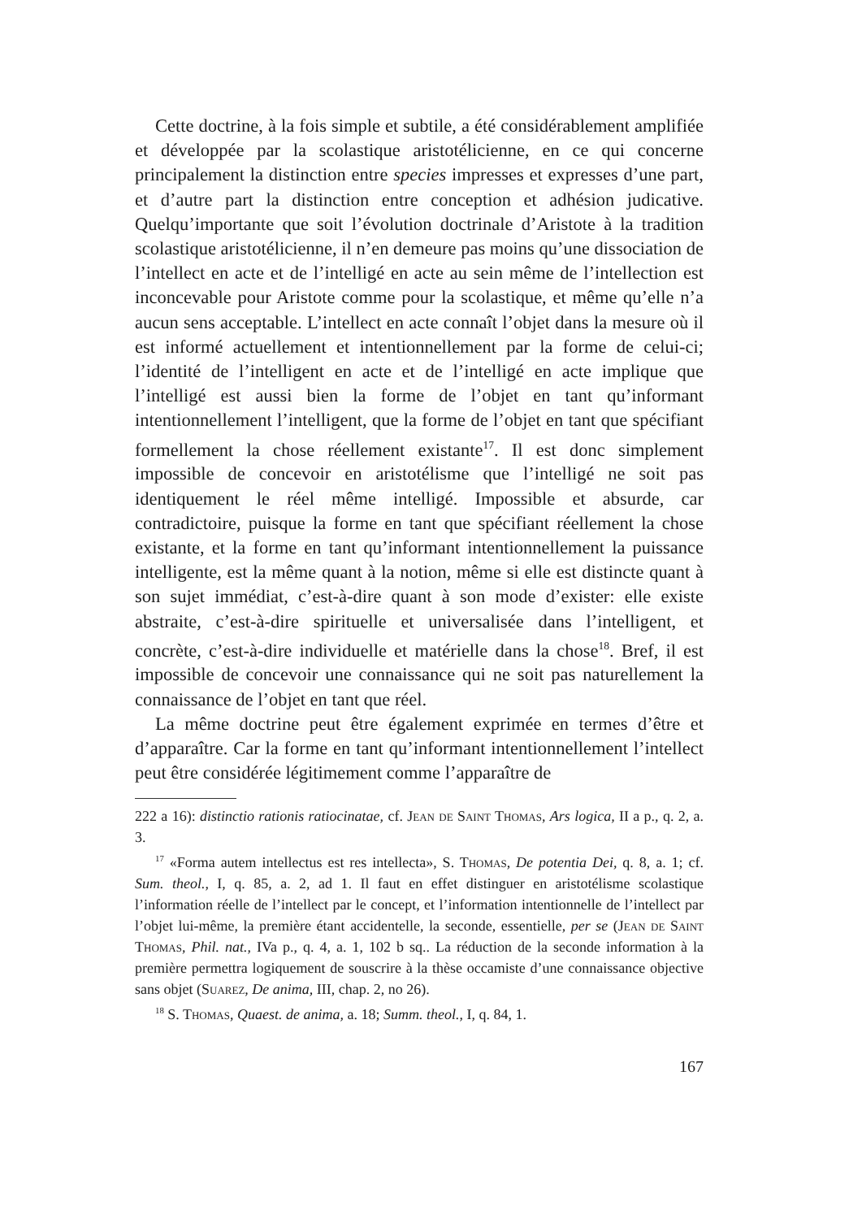Cette doctrine, à la fois simple et subtile, a été considérablement amplifiée et développée par la scolastique aristotélicienne, en ce qui concerne principalement la distinction entre species impresses et expresses d’une part, et d’autre part la distinction entre conception et adhésion judicative. Quelqu’importante que soit l’évolution doctrinale d’Aristote à la tradition scolastique aristotélicienne, il n’en demeure pas moins qu’une dissociation de l’intellect en acte et de l’intelligé en acte au sein même de l’intellection est inconcevable pour Aristote comme pour la scolastique, et même qu’elle n’a aucun sens acceptable. L’intellect en acte connaît l’objet dans la mesure où il est informé actuellement et intentionnellement par la forme de celui-ci; l’identité de l’intelligent en acte et de l’intelligé en acte implique que l’intelligé est aussi bien la forme de l’objet en tant qu’informant intentionnellement l’intelligent, que la forme de l’objet en tant que spécifiant formellement la chose réellement existante<sup>17</sup>. Il est donc simplement impossible de concevoir en aristotélisme que l’intelligé ne soit pas identiquement le réel même intelligé. Impossible et absurde, car contradictoire, puisque la forme en tant que spécifiant réellement la chose existante, et la forme en tant qu’informant intentionnellement la puissance intelligente, est la même quant à la notion, même si elle est distincte quant à son sujet immédiat, c’est-à-dire quant à son mode d’exister: elle existe abstraite, c’est-à-dire spirituelle et universalisée dans l’intelligent, et concrète, c’est-à-dire individuelle et matérielle dans la chose<sup>18</sup>. Bref, il est impossible de concevoir une connaissance qui ne soit pas naturellement la connaissance de l’objet en tant que réel.
La même doctrine peut être également exprimée en termes d’être et d’apparaître. Car la forme en tant qu’informant intentionnellement l’intellect peut être considérée légitimement comme l’apparaître de
222 a 16): distinctio rationis ratiocinatae, cf. Jean de Saint Thomas, Ars logica, II a p., q. 2, a. 3.
<sup>17</sup> «Forma autem intellectus est res intellecta», S. Thomas, De potentia Dei, q. 8, a. 1; cf. Sum. theol., I, q. 85, a. 2, ad 1. Il faut en effet distinguer en aristotélisme scolastique l’information réelle de l’intellect par le concept, et l’information intentionnelle de l’intellect par l’objet lui-même, la première étant accidentelle, la seconde, essentielle, per se (Jean de Saint Thomas, Phil. nat., IVa p., q. 4, a. 1, 102 b sq.. La réduction de la seconde information à la première permettra logiquement de souscrire à la thèse occamiste d’une connaissance objective sans objet (Suarez, De anima, III, chap. 2, no 26).
<sup>18</sup> S. Thomas, Quaest. de anima, a. 18; Summ. theol., I, q. 84, 1.
167